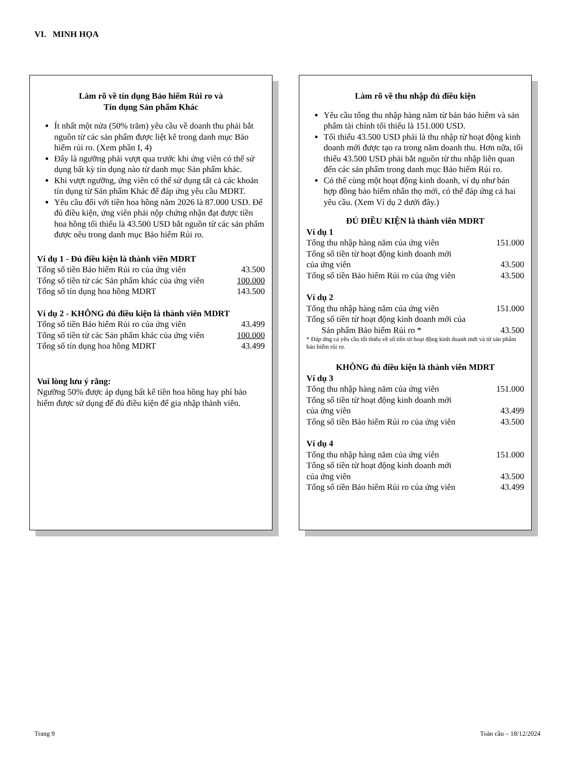VI. MINH HỌA
Làm rõ về tín dụng Bảo hiểm Rủi ro và
Tín dụng Sản phẩm Khác
Ít nhất một nửa (50% trăm) yêu cầu về doanh thu phải bắt nguồn từ các sản phẩm được liệt kê trong danh mục Bảo hiểm rủi ro. (Xem phần I, 4)
Đây là ngưỡng phải vượt qua trước khi ứng viên có thể sử dụng bất kỳ tín dụng nào từ danh mục Sản phẩm khác.
Khi vượt ngưỡng, ứng viên có thể sử dụng tất cả các khoản tín dụng từ Sản phẩm Khác để đáp ứng yêu cầu MDRT.
Yêu cầu đối với tiền hoa hồng năm 2026 là 87.000 USD. Để đủ điều kiện, ứng viên phải nộp chứng nhận đạt được tiền hoa hồng tối thiểu là 43.500 USD bắt nguồn từ các sản phẩm được nêu trong danh mục Bảo hiểm Rủi ro.
Ví dụ 1 - Đủ điều kiện là thành viên MDRT
| Tổng số tiền Bảo hiểm Rủi ro của ứng viên | 43.500 |
| Tổng số tiền từ các Sản phẩm khác của ứng viên | 100.000 |
| Tổng số tín dụng hoa hồng MDRT | 143.500 |
Ví dụ 2 - KHÔNG đủ điều kiện là thành viên MDRT
| Tổng số tiền Bảo hiểm Rủi ro của ứng viên | 43.499 |
| Tổng số tiền từ các Sản phẩm khác của ứng viên | 100.000 |
| Tổng số tín dụng hoa hồng MDRT | 43.499 |
Vui lòng lưu ý rằng:
Ngưỡng 50% được áp dụng bất kể tiền hoa hồng hay phí bảo hiểm được sử dụng để đủ điều kiện để gia nhập thành viên.
Làm rõ về thu nhập đủ điều kiện
Yêu cầu tổng thu nhập hàng năm từ bán bảo hiểm và sản phẩm tài chính tối thiểu là 151.000 USD.
Tối thiểu 43.500 USD phải là thu nhập từ hoạt động kinh doanh mới được tạo ra trong năm doanh thu. Hơn nữa, tối thiểu 43.500 USD phải bắt nguồn từ thu nhập liên quan đến các sản phẩm trong danh mục Bảo hiểm Rủi ro.
Có thể cùng một hoạt động kinh doanh, ví dụ như bán hợp đồng bảo hiểm nhân thọ mới, có thể đáp ứng cả hai yêu cầu. (Xem Ví dụ 2 dưới đây.)
ĐỦ ĐIỀU KIỆN là thành viên MDRT
Ví dụ 1
| Tổng thu nhập hàng năm của ứng viên | 151.000 |
| Tổng số tiền từ hoạt động kinh doanh mới của ứng viên | 43.500 |
| Tổng số tiền Bảo hiểm Rủi ro của ứng viên | 43.500 |
Ví dụ 2
| Tổng thu nhập hàng năm của ứng viên | 151.000 |
| Tổng số tiền từ hoạt động kinh doanh mới của Sản phẩm Bảo hiểm Rủi ro * | 43.500 |
* Đáp ứng cả yêu cầu tối thiểu về số tiền từ hoạt động kinh doanh mới và từ sản phẩm bảo hiểm rủi ro.
KHÔNG đủ điều kiện là thành viên MDRT
Ví dụ 3
| Tổng thu nhập hàng năm của ứng viên | 151.000 |
| Tổng số tiền từ hoạt động kinh doanh mới của ứng viên | 43.499 |
| Tổng số tiền Bảo hiểm Rủi ro của ứng viên | 43.500 |
Ví dụ 4
| Tổng thu nhập hàng năm của ứng viên | 151.000 |
| Tổng số tiền từ hoạt động kinh doanh mới của ứng viên | 43.500 |
| Tổng số tiền Bảo hiểm Rủi ro của ứng viên | 43.499 |
Trang 9 Toàn cầu – 18/12/2024